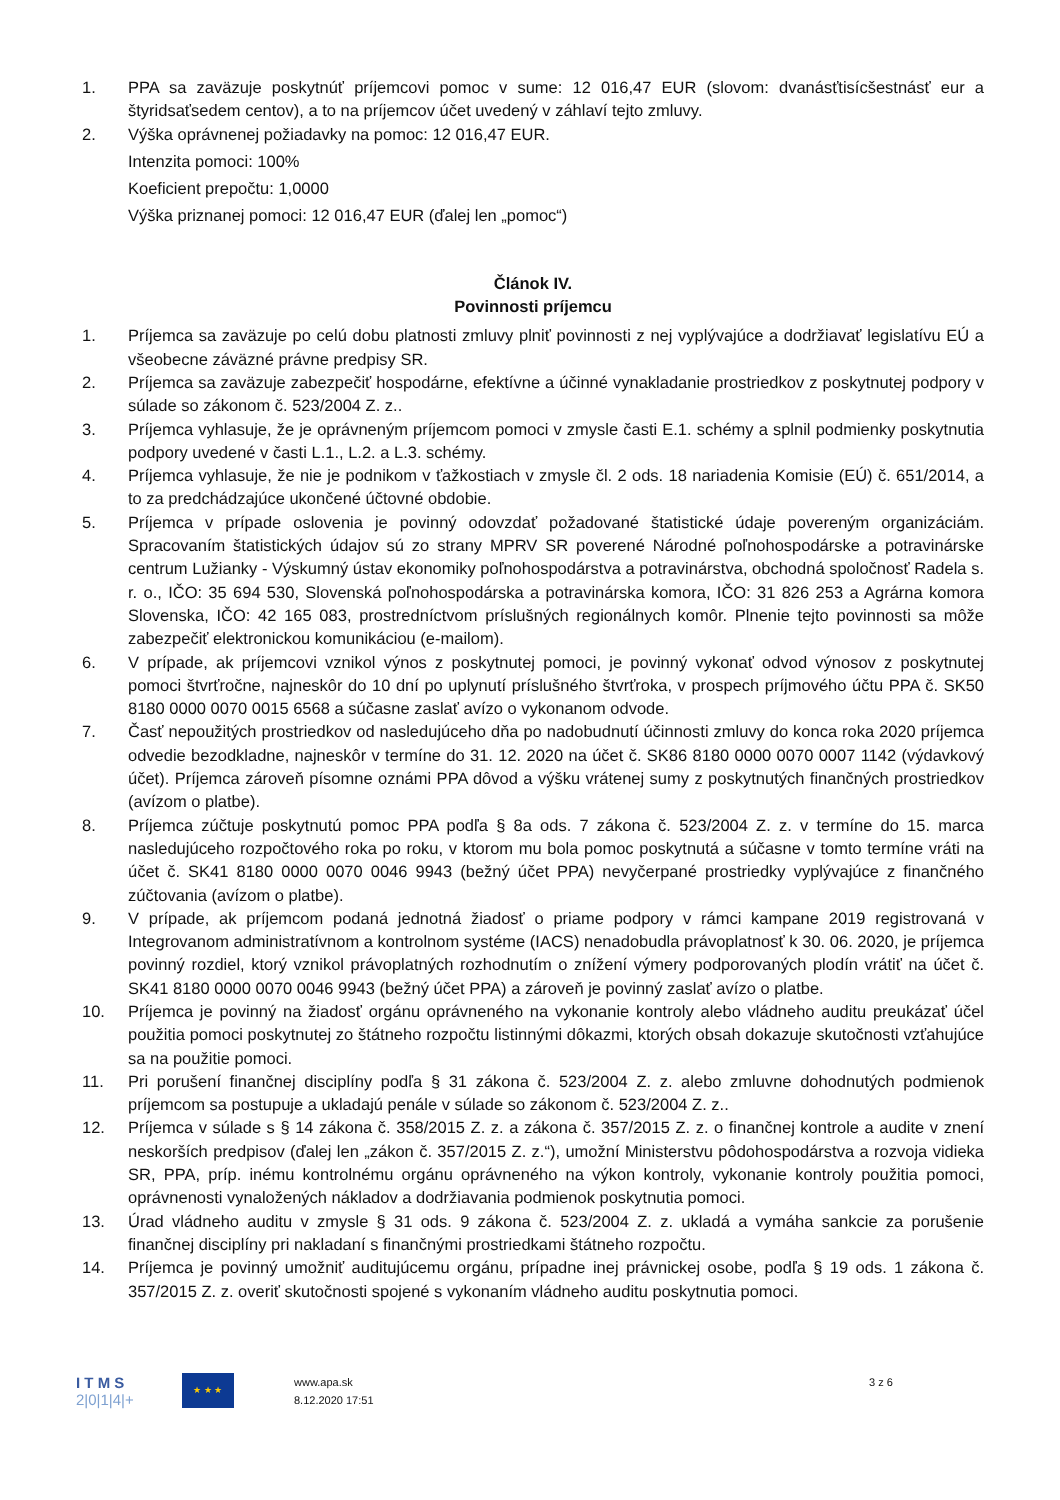1. PPA sa zaväzuje poskytnúť príjemcovi pomoc v sume: 12 016,47 EUR (slovom: dvanásťtisícšestnásť eur a štyridsaťsedem centov), a to na príjemcov účet uvedený v záhlaví tejto zmluvy.
2. Výška oprávnenej požiadavky na pomoc: 12 016,47 EUR.
Intenzita pomoci: 100%
Koeficient prepočtu: 1,0000
Výška priznanej pomoci: 12 016,47 EUR (ďalej len „pomoc“)
Článok IV.
Povinnosti príjemcu
1. Príjemca sa zaväzuje po celú dobu platnosti zmluvy plniť povinnosti z nej vyplývajúce a dodržiavať legislatívu EÚ a všeobecne záväzné právne predpisy SR.
2. Príjemca sa zaväzuje zabezpečiť hospodárne, efektívne a účinné vynakladanie prostriedkov z poskytnutej podpory v súlade so zákonom č. 523/2004 Z. z..
3. Príjemca vyhlasuje, že je oprávneným príjemcom pomoci v zmysle časti E.1. schémy a splnil podmienky poskytnutia podpory uvedené v časti L.1., L.2. a L.3. schémy.
4. Príjemca vyhlasuje, že nie je podnikom v ťažkostiach v zmysle čl. 2 ods. 18 nariadenia Komisie (EÚ) č. 651/2014, a to za predchádzajúce ukončené účtovné obdobie.
5. Príjemca v prípade oslovenia je povinný odovzdať požadované štatistické údaje povereným organizáciám. Spracovaním štatistických údajov sú zo strany MPRV SR poverené Národné poľnohospodárske a potravinárske centrum Lužianky - Výskumný ústav ekonomiky poľnohospodárstva a potravinárstva, obchodná spoločnosť Radela s. r. o., IČO: 35 694 530, Slovenská poľnohospodárska a potravinárska komora, IČO: 31 826 253 a Agrárna komora Slovenska, IČO: 42 165 083, prostredníctvom príslušných regionálnych komôr. Plnenie tejto povinnosti sa môže zabezpečiť elektronickou komunikáciou (e-mailom).
6. V prípade, ak príjemcovi vznikol výnos z poskytnutej pomoci, je povinný vykonať odvod výnosov z poskytnutej pomoci štvrťročne, najneskôr do 10 dní po uplynutí príslušného štvrťroka, v prospech príjmového účtu PPA č. SK50 8180 0000 0070 0015 6568 a súčasne zaslať avízo o vykonanom odvode.
7. Časť nepoužitých prostriedkov od nasledujúceho dňa po nadobudnutí účinnosti zmluvy do konca roka 2020 príjemca odvedie bezodkladne, najneskôr v termíne do 31. 12. 2020 na účet č. SK86 8180 0000 0070 0007 1142 (výdavkový účet). Príjemca zároveň písomne oznámi PPA dôvod a výšku vrátenej sumy z poskytnutých finančných prostriedkov (avízom o platbe).
8. Príjemca zúčtuje poskytnutú pomoc PPA podľa § 8a ods. 7 zákona č. 523/2004 Z. z. v termíne do 15. marca nasledujúceho rozpočtového roka po roku, v ktorom mu bola pomoc poskytnutá a súčasne v tomto termíne vráti na účet č. SK41 8180 0000 0070 0046 9943 (bežný účet PPA) nevyčerpané prostriedky vyplývajúce z finančného zúčtovania (avízom o platbe).
9. V prípade, ak príjemcom podaná jednotná žiadosť o priame podpory v rámci kampane 2019 registrovaná v Integrovanom administratívnom a kontrolnom systéme (IACS) nenadobudla právoplatnosť k 30. 06. 2020, je príjemca povinný rozdiel, ktorý vznikol právoplatných rozhodnutím o znížení výmery podporovaných plodín vrátiť na účet č. SK41 8180 0000 0070 0046 9943 (bežný účet PPA) a zároveň je povinný zaslať avízo o platbe.
10. Príjemca je povinný na žiadosť orgánu oprávneného na vykonanie kontroly alebo vládneho auditu preukázať účel použitia pomoci poskytnutej zo štátneho rozpočtu listinnými dôkazmi, ktorých obsah dokazuje skutočnosti vzťahujúce sa na použitie pomoci.
11. Pri porušení finančnej disciplíny podľa § 31 zákona č. 523/2004 Z. z. alebo zmluvne dohodnutých podmienok príjemcom sa postupuje a ukladajú penále v súlade so zákonom č. 523/2004 Z. z..
12. Príjemca v súlade s § 14 zákona č. 358/2015 Z. z. a zákona č. 357/2015 Z. z. o finančnej kontrole a audite v znení neskorších predpisov (ďalej len „zákon č. 357/2015 Z. z.“), umožní Ministerstvu pôdohospodárstva a rozvoja vidieka SR, PPA, príp. inému kontrolnému orgánu oprávneného na výkon kontroly, vykonanie kontroly použitia pomoci, oprávnenosti vynaložených nákladov a dodržiavania podmienok poskytnutia pomoci.
13. Úrad vládneho auditu v zmysle § 31 ods. 9 zákona č. 523/2004 Z. z. ukladá a vymáha sankcie za porušenie finančnej disciplíny pri nakladaní s finančnými prostriedkami štátneho rozpočtu.
14. Príjemca je povinný umožniť auditujúcemu orgánu, prípadne inej právnickej osobe, podľa § 19 ods. 1 zákona č. 357/2015 Z. z. overiť skutočnosti spojené s vykonaním vládneho auditu poskytnutia pomoci.
I T M S
2|0|1|4|+
★ ★ ★
www.apa.sk
8.12.2020 17:51
3 z 6